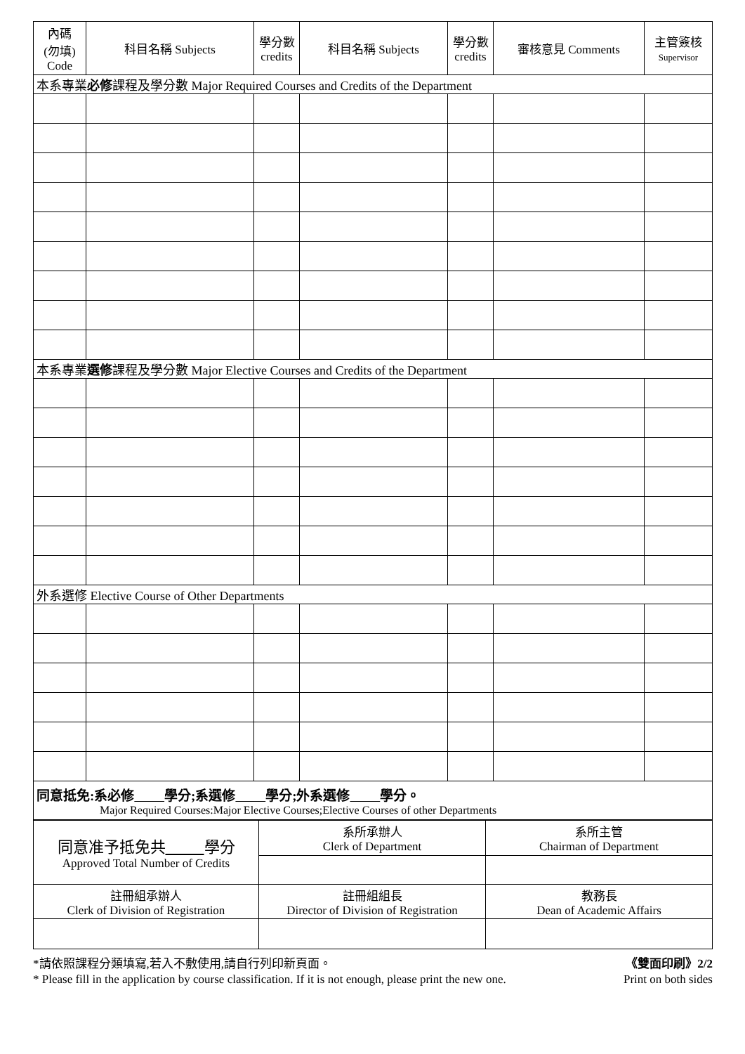| 內碼 (勿填) Code | 科目名稱 Subjects | 學分數 credits | 科目名稱 Subjects | 學分數 credits | 審核意見 Comments | 主管簽核 Supervisor |
| --- | --- | --- | --- | --- | --- | --- |
| 本系專業 必修 課程及學分數 Major Required Courses and Credits of the Department | | | | | | |
| 本系專業 選修 課程及學分數 Major Elective Courses and Credits of the Department | | | | | | |
| 外系選修 Elective Course of Other Departments | | | | | | |
| 同意抵免:系必修 學分;系選修 學分;外系選修 學分。 Major Required Courses:Major Elective Courses;Elective Courses of other Departments | | | | | | |
| 同意准予抵免共 學分 Approved Total Number of Credits | 系所承辦人 Clerk of Department | 系所主管 Chairman of Department |
| 註冊組承辦人 Clerk of Division of Registration | 註冊組組長 Director of Division of Registration | 教務長 Dean of Academic Affairs |
*請依照課程分類填寫,若入不敷使用,請自行列印新頁面。 《雙面印刷》2/2
* Please fill in the application by course classification. If it is not enough, please print the new one. Print on both sides